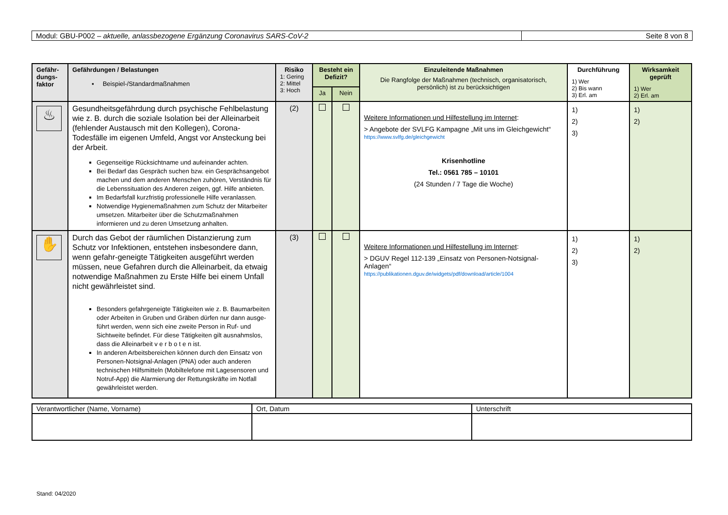Modul: GBU-P002 – aktuelle, anlassbezogene Ergänzung Coronavirus SARS-CoV-2
Seite 8 von 8
| Gefähr- dungs- faktor | Gefährdungen / Belastungen ▪ Beispiel-/Standardmaßnahmen | Risiko 1: Gering 2: Mittel 3: Hoch | Besteht ein Defizit? | | Einzuleitende Maßnahmen Die Rangfolge der Maßnahmen (technisch, organisatorisch, persönlich) ist zu berücksichtigen | Durchführung 1) Wer 2) Bis wann 3) Erl. am | Wirksamkeit geprüft 1) Wer 2) Erl. am |
| --- | --- | --- | --- | --- | --- | --- | --- |
| | | | Ja | Nein | | | |
| ♨ | Gesundheitsgefährdung durch psychische Fehlbelastung wie z. B. durch die soziale Isolation bei der Alleinarbeit (fehlender Austausch mit den Kollegen), Corona-Todesfälle im eigenen Umfeld, Angst vor Ansteckung bei der Arbeit. Gegenseitige Rücksichtname und aufeinander achten. Bei Bedarf das Gespräch suchen bzw. ein Gesprächsangebot machen und dem anderen Menschen zuhören, Verständnis für die Lebenssituation des Anderen zeigen, ggf. Hilfe anbieten. Im Bedarfsfall kurzfristig professionelle Hilfe veranlassen. Notwendige Hygienemaßnahmen zum Schutz der Mitarbeiter umsetzen. Mitarbeiter über die Schutzmaßnahmen informieren und zu deren Umsetzung anhalten. | (2) | | | Weitere Informationen und Hilfestellung im Internet : > Angebote der SVLFG Kampagne „Mit uns im Gleichgewicht“ https://www.svlfg.de/gleichgewicht Krisenhotline Tel.: 0561 785 – 10101 (24 Stunden / 7 Tage die Woche) | 1) 2) 3) | 1) 2) |
| ✋ | Durch das Gebot der räumlichen Distanzierung zum Schutz vor Infektionen, entstehen insbesondere dann, wenn gefahr-geneigte Tätigkeiten ausgeführt werden müssen, neue Gefahren durch die Alleinarbeit, da etwaig notwendige Maßnahmen zu Erste Hilfe bei einem Unfall nicht gewährleistet sind. Besonders gefahrgeneigte Tätigkeiten wie z. B. Baumarbeiten oder Arbeiten in Gruben und Gräben dürfen nur dann ausge-führt werden, wenn sich eine zweite Person in Ruf- und Sichtweite befindet. Für diese Tätigkeiten gilt ausnahmslos, dass die Alleinarbeit v e r b o t e n ist. In anderen Arbeitsbereichen können durch den Einsatz von Personen-Notsignal-Anlagen (PNA) oder auch anderen technischen Hilfsmitteln (Mobiltelefone mit Lagesensoren und Notruf-App) die Alarmierung der Rettungskräfte im Notfall gewährleistet werden. | (3) | | | Weitere Informationen und Hilfestellung im Internet : > DGUV Regel 112-139 „Einsatz von Personen-Notsignal-Anlagen“ https://publikationen.dguv.de/widgets/pdf/download/article/1004 | 1) 2) 3) | 1) 2) |
| Verantwortlicher (Name, Vorname) | Ort, Datum | Unterschrift |
Stand: 04/2020